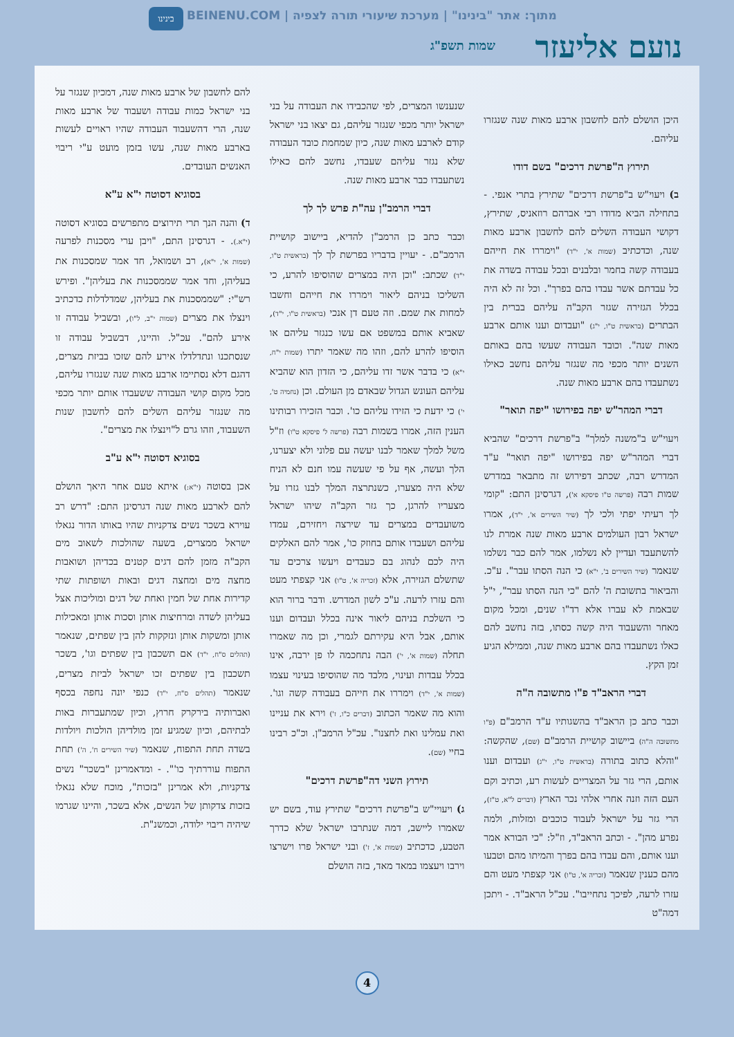בינינו
מתוך: אתר "בינינו" | מערכת שיעורי תורה לצפיה | BEINENU.COM
נועם אליעזר שמות תשפ"ג
היכן הושלם להם לחשבון ארבע מאות שנה שנגזרו עליהם.
תירוץ ה"פרשת דרכים" בשם דודו
ב) ויעוי"ש ב"פרשת דרכים" שתירץ בתרי אנפי. - בתחילה הביא מדודו רבי אברהם רוזאניס, שתירץ, דקושי העבודה השלים להם לחשבון ארבע מאות שנה, וכדכתיב (שמות א', י"ד) "וימררו את חייהם בעבודה קשה בחמר ובלבנים ובכל עבודה בשדה את כל עבדתם אשר עבדו בהם בפרך". וכל זה לא היה בכלל הגזירה שגזר הקב"ה עליהם בברית בין הבתרים (בראשית ט"ו, י"ג) "ועבדום וענו אותם ארבע מאות שנה". וכובד העבודה שעשו בהם באותם השנים יותר מכפי מה שנגזר עליהם נחשב כאילו נשתעבדו בהם ארבע מאות שנה.
דברי המהר"ש יפה בפירושו "יפה תואר"
ויעוי"ש ב"משנה למלך" ב"פרשת דרכים" שהביא דברי המהר"ש יפה בפירושו "יפה תואר" ע"ד המדרש רבה, שכתב דפירוש זה מתבאר במדרש שמות רבה (פרשה ט"ו פיסקא א'), דגרסינן התם: "קומי לך רעיתי יפתי ולכי לך (שיר השירים א', י"ד), אמרו ישראל רבון העולמים ארבע מאות שנה אמרת לנו להשתעבד ועדיין לא נשלמו, אמר להם כבר נשלמו שנאמר (שיר השירים ב', י"א) כי הנה הסתו עבר". ע"כ. והביאור בתשובת ה' להם "כי הנה הסתו עבר", י"ל שבאמת לא עברו אלא רד"ו שנים, ומכל מקום מאחר והשעבוד היה קשה כסתו, בזה נחשב להם כאלו נשתעבדו בהם ארבע מאות שנה, וממילא הגיע זמן הקץ.
דברי הראב"ד פ"ו מתשובה ה"ה
וכבר כתב כן הראב"ד בהשגותיו ע"ד הרמב"ם (פ"ו מתשובה ה"ה) ביישוב קושיית הרמב"ם (שם), שהקשה: "והלא כתוב בתורה (בראשית ט"ו, י"ג) ועבדום וענו אותם, הרי גזר על המצריים לעשות רע, וכתיב וקם העם הזה וזנה אחרי אלהי נכר הארץ (דברים ל"א, ט"ז), הרי גזר על ישראל לעבוד כוכבים ומזלות, ולמה נפרע מהן". - וכתב הראב"ד, וז"ל: "כי הבורא אמר וענו אותם, והם עבדו בהם בפרך והמיתו מהם וטבעו מהם כענין שנאמר (זכריה א', ט"ו) אני קצפתי מעט והם עזרו לרעה, לפיכך נתחייבו". עכ"ל הראב"ד. - ויתכן דמה"ט
שנענשו המצרים, לפי שהכבידו את העבודה על בני ישראל יותר מכפי שנגזר עליהם, גם יצאו בני ישראל קודם לארבע מאות שנה, כיון שמחמת כובד העבודה שלא נגזר עליהם שעבדו, נחשב להם כאילו נשתעבדו כבר ארבע מאות שנה.
דברי הרמב"ן עה"ת פרש לך לך
וכבר כתב כן הרמב"ן להדיא, ביישוב קושיית הרמב"ם. - יעויין בדבריו בפרשת לך לך (בראשית ט"ו, י"ד) שכתב: "וכן היה במצרים שהוסיפו להרע, כי השליכו בניהם ליאור וימררו את חייהם וחשבו למחות את שמם. וזה טעם דן אנכי (בראשית ט"ו, י"ד), שאביא אותם במשפט אם עשו כנגזר עליהם או הוסיפו להרע להם, וזהו מה שאמר יתרו (שמות י"ח, י"א) כי בדבר אשר זדו עליהם, כי הזדון הוא שהביא עליהם העונש הגדול שבאדם מן העולם. וכן (נחמיה ט', י') כי ידעת כי הזידו עליהם כו'. וכבר הזכירו רבותינו הענין הזה, אמרו בשמות רבה (פרשה ל' פיסקא ט"ו) וז"ל משל למלך שאמר לבנו יעשה עם פלוני ולא יצערנו, הלך ועשה, אף על פי שעשה עמו חנם לא הניח שלא היה מצערו, כשנתרצה המלך לבנו גזרו על מצעריו להרגן, כך גזר הקב"ה שיהו ישראל משועבדים במצרים עד שירצה ויחזירם, עמדו עליהם ושעבדו אותם בחוזק כו', אמר להם האלקים היה לכם לנהוג בם כעבדים ויעשו צרכים עד שתשלם הגזירה, אלא (זכריה א', ט"ו) אני קצפתי מעט והם עזרו לרעה. ע"כ לשון המדרש. ודבר ברור הוא כי השלכת בניהם ליאור אינה בכלל ועבדום וענו אותם, אבל היא עקירתם לגמרי, וכן מה שאמרו תחלה (שמות א', י') הבה נתחכמה לו פן ירבה, אינו בכלל עבדות ועינוי, מלבד מה שהוסיפו בעינוי עצמו (שמות א', י"ד) וימררו את חייהם בעבודה קשה וגו'. והוא מה שאמר הכתוב (דברים כ"ו, ז') וירא את עניינו ואת עמלינו ואת לחצנו". עכ"ל הרמב"ן. וכ"כ רבינו בחיי (שם).
תירוץ השני דה"פרשת דרכים"
ג) ויעויי"ש ב"פרשת דרכים" שתירץ עוד, בשם יש שאמרו ליישב, דמה שנתרבו ישראל שלא כדרך הטבע, כדכתיב (שמות א', ז') ובני ישראל פרו וישרצו וירבו ויעצמו במאד מאד, בזה הושלם
להם לחשבון של ארבע מאות שנה, דמכיון שנגזר על בני ישראל כמות עבודה ושעבוד של ארבע מאות שנה, הרי דהשעבוד העבודה שהיו ראויים לעשות בארבע מאות שנה, עשו בזמן מועט ע"י ריבוי האנשים העובדים.
בסוגיא דסוטה י"א ע"א
ד) והנה הנך תרי תירוצים מתפרשים בסוגיא דסוטה (י"א.). - דגרסינן התם, "ויבן ערי מסכנות לפרעה (שמות א', י"א), רב ושמואל, חד אמר שמסכנות את בעליהן, וחד אמר שממסכנות את בעליהן". ופירש רש"י: "שממסכנות את בעליהן, שמדלדלות כדכתיב וינצלו את מצרים (שמות י"ב, ל"ו), ובשביל עבודה זו אירע להם". עכ"ל. והיינו, דבשביל עבודה זו שנסתכנו ונתדלדלו אירע להם שזכו בביזת מצרים, דהגם דלא נסתיימו ארבע מאות שנה שנגזרו עליהם, מכל מקום קושי העבודה ששעבדו אותם יותר מכפי מה שנגזר עליהם השלים להם לחשבון שנות השעבוד, וזהו גרם ל"וינצלו את מצרים".
בסוגיא דסוטה י"א ע"ב
אכן בסוטה (י"א:) איתא טעם אחר היאך הושלם להם לארבע מאות שנה דגרסינן התם: "דרש רב עוירא בשכר נשים צדקניות שהיו באותו הדור נגאלו ישראל ממצרים, בשעה שהולכות לשאוב מים הקב"ה מזמן להם דגים קטנים בכדיהן ושואבות מחצה מים ומחצה דגים ובאות ושופתות שתי קדירות אחת של חמין ואחת של דגים ומוליכות אצל בעליהן לשדה ומרחיצות אותן וסכות אותן ומאכילות אותן ומשקות אותן ונזקקות להן בין שפתים, שנאמר (תהלים ס"ח, י"ד) אם תשכבון בין שפתים וגו', בשכר תשכבון בין שפתים זכו ישראל לביזת מצרים, שנאמר (תהלים ס"ח, י"ד) כנפי יונה נחפה בכסף ואברותיה בירקרק חרוץ, וכיון שמתעברות באות לבתיהם, וכיון שמגיע זמן מולדיהן הולכות ויולדות בשדה תחת התפוח, שנאמר (שיר השירים ח', ה') תחת התפוח עוררתיך כו'". - ומדאמרינן "בשכר" נשים צדקניות, ולא אמרינן "בזכות", מוכח שלא נגאלו בזכות צדקותן של הנשים, אלא בשכר, והיינו שגרמו שיהיה ריבוי ילודה, וכמשנ"ת.
4